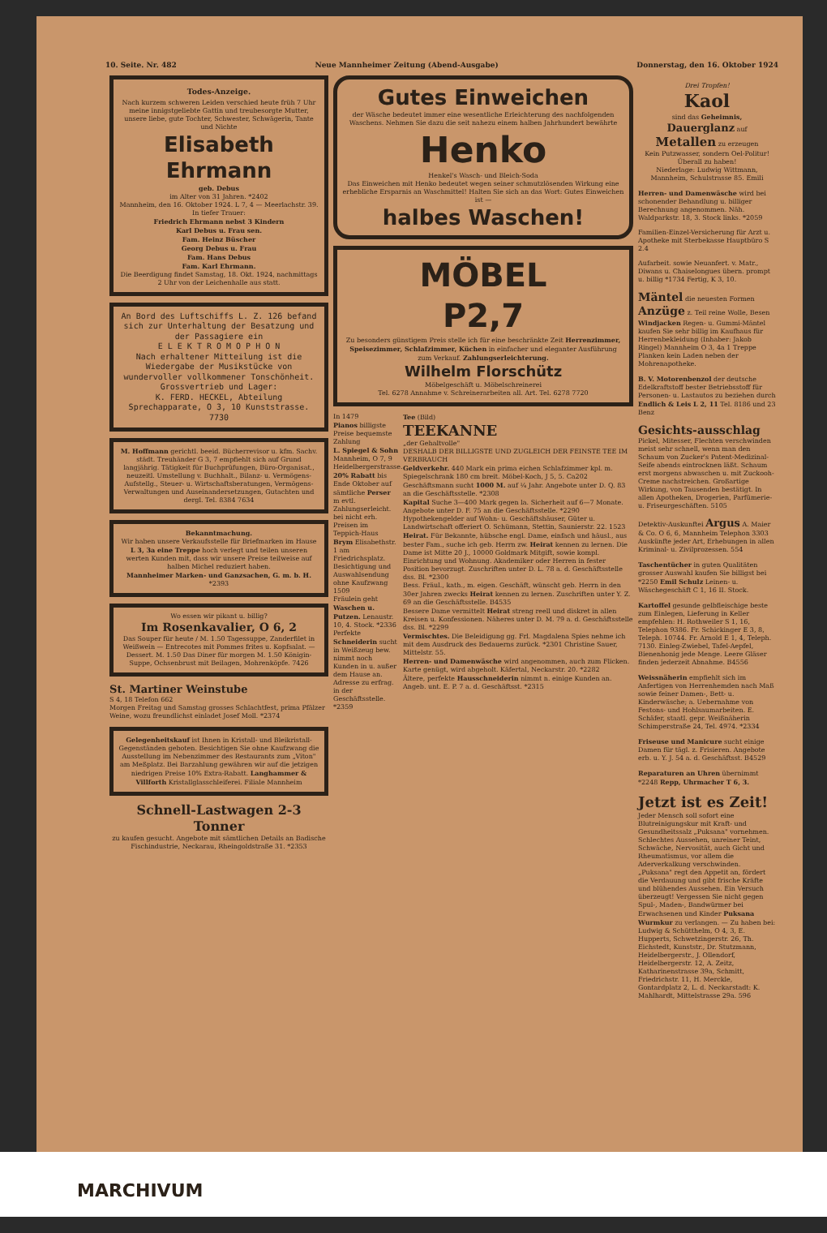10. Seite. Nr. 482 Neue Mannheimer Zeitung (Abend-Ausgabe) Donnerstag, den 16. Oktober 1924
Todes-Anzeige.
Nach kurzem schweren Leiden verschied heute früh 7 Uhr meine innigstgeliebte Gattin und treubesorgte Mutter, unsere liebe, gute Tochter, Schwester, Schwägerin, Tante und Nichte
Elisabeth Ehrmann
geb. Debus
im Alter von 31 Jahren. *2402
Mannheim, den 16. Oktober 1924. L 7, 4 — Meerlachstr. 39.
In tiefer Trauer:
Friedrich Ehrmann nebst 3 Kindern
Karl Debus u. Frau sen.
Fam. Heinz Büscher
Georg Debus u. Frau
Fam. Hans Debus
Fam. Karl Ehrmann.
Die Beerdigung findet Samstag, 18. Okt. 1924, nachmittags 2 Uhr von der Leichenhalle aus statt.
An Bord des Luftschiffs L. Z. 126 befand sich zur Unterhaltung der Besatzung und der Passagiere ein
E L E K T R O M O P H O N
Nach erhaltener Mitteilung ist die Wiedergabe der Musikstücke von wundervoller vollkommener Tonschönheit.
Grossvertrieb und Lager:
K. FERD. HECKEL, Abteilung Sprechapparate, O 3, 10 Kunststrasse. 7730
M. Hoffmann gerichtl. beeid. Bücherrevisor u. kfm. Sachv. städt. Treuhänder G 3, 7 empfiehlt sich auf Grund langjährig. Tätigkeit für Buchprüfungen, Büro-Organisat., neuzeitl. Umstellung v. Buchhalt., Bilanz- u. Vermögens-Aufstellg., Steuer- u. Wirtschaftsberatungen, Vermögens-Verwaltungen und Auseinandersetzungen, Gutachten und dergl. Tel. 8384 7634
Bekanntmachung.
Wir haben unsere Verkaufsstelle für Briefmarken im Hause L 3, 3a eine Treppe hoch verlegt und teilen unseren werten Kunden mit, dass wir unsere Preise teilweise auf halben Michel reduziert haben.
Mannheimer Marken- und Ganzsachen, G. m. b. H. *2393
Wo essen wir pikant u. billig?
Im Rosenkavalier, O 6, 2
Das Souper für heute / M. 1.50 Tagessuppe, Zanderfilet in Weißwein — Entrecotes mit Pommes frites u. Kopfsalat. — Dessert. M. 1.50 Das Diner für morgen M. 1.50 Königin-Suppe, Ochsenbrust mit Beilagen, Mohrenköpfe. 7426
St. Martiner Weinstube
S 4, 18 Telefon 662
Morgen Freitag und Samstag grosses Schlachtfest, prima Pfälzer Weine, wozu freundlichst einladet Josef Moll. *2374
Gelegenheitskauf ist Ihnen in Kristall- und Bleikristall-Gegenständen geboten. Besichtigen Sie ohne Kaufzwang die Ausstellung im Nebenzimmer des Restaurants zum „Viton" am Meßplatz. Bei Barzahlung gewähren wir auf die jetzigen niedrigen Preise 10% Extra-Rabatt. Langhammer & Villforth Kristallglasschleiferei. Filiale Mannheim
Schnell-Lastwagen 2-3 Tonner
zu kaufen gesucht. Angebote mit sämtlichen Details an Badische Fischindustrie, Neckarau, Rheingoldstraße 31. *2353
Gutes Einweichen
der Wäsche bedeutet immer eine wesentliche Erleichterung des nachfolgenden Waschens. Nehmen Sie dazu die seit nahezu einem halben Jahrhundert bewährte
Henko
Henkel's Wasch- und Bleich-Soda
Das Einweichen mit Henko bedeutet wegen seiner schmutzlösenden Wirkung eine erhebliche Ersparnis an Waschmittel! Halten Sie sich an das Wort: Gutes Einweichen ist —
halbes Waschen!
MÖBEL
P2,7
Zu besonders günstigem Preis stelle ich für eine beschränkte Zeit Herrenzimmer, Speisezimmer, Schlafzimmer, Küchen in einfacher und eleganter Ausführung zum Verkauf. Zahlungserleichterung.
Wilhelm Florschütz
Möbelgeschäft u. Möbelschreinerei
Tel. 6278 Annahme v. Schreinerarbeiten all. Art. Tel. 6278 7720
In 1479
Pianos billigste Preise bequemste Zahlung
L. Spiegel & Sohn Mannheim, O 7, 9 Heidelbergerstrasse.
20% Rabatt bis Ende Oktober auf sämtliche Perser m evtl. Zahlungserleicht. bei nicht erh. Preisen im Teppich-Haus Brym Elisabethstr. 1 am Friedrichsplatz. Besichtigung und Auswahlsendung ohne Kaufzwang 1509
Fräulein geht Waschen u. Putzen. Lenaustr. 10, 4. Stock. *2336
Perfekte Schneiderin sucht in Weißzeug bew. nimmt noch Kunden in u. außer dem Hause an. Adresse zu erfrag. in der Geschäftsstelle. *2359
Tee (Bild)
TEEKANNE
„der Gehaltvolle"
DESHALB DER BILLIGSTE UND ZUGLEICH DER FEINSTE TEE IM VERBRAUCH
Geldverkehr. 440 Mark ein prima eichen Schlafzimmer kpl. m. Spiegelschrank 180 cm breit. Möbel-Koch, J 5, 5. Ca202
Geschäftsmann sucht 1000 M. auf ¼ Jahr. Angebote unter D. Q. 83 an die Geschäftsstelle. *2308
Kapital Suche 3—400 Mark gegen la. Sicherheit auf 6—7 Monate. Angebote unter D. F. 75 an die Geschäftsstelle. *2290
Hypothekengelder auf Wohn- u. Geschäftshäuser, Güter u. Landwirtschaft offeriert O. Schümann, Stettin, Saunierstr. 22. 1523
Heirat. Für Bekannte, hübsche engl. Dame, einfach und häusl., aus bester Fam., suche ich geb. Herrn zw. Heirat kennen zu lernen. Die Dame ist Mitte 20 J., 10000 Goldmark Mitgift, sowie kompl. Einrichtung und Wohnung. Akademiker oder Herren in fester Position bevorzugt. Zuschriften unter D. L. 78 a. d. Geschäftsstelle dss. Bl. *2300
Bess. Fräul., kath., m. eigen. Geschäft, wünscht geb. Herrn in den 30er Jahren zwecks Heirat kennen zu lernen. Zuschriften unter Y. Z. 69 an die Geschäftsstelle. B4535
Bessere Dame vermittelt Heirat streng reell und diskret in allen Kreisen u. Konfessionen. Näheres unter D. M. 79 a. d. Geschäftsstelle dss. Bl. *2299
Vermischtes. Die Beleidigung gg. Frl. Magdalena Spies nehme ich mit dem Ausdruck des Bedauerns zurück. *2301 Christine Sauer, Mittelstr. 55.
Herren- und Damenwäsche wird angenommen, auch zum Flicken. Karte genügt, wird abgeholt. Käfertal, Neckarstr. 20. *2282
Ältere, perfekte Hausschneiderin nimmt n. einige Kunden an. Angeb. unt. E. P. 7 a. d. Geschäftsst. *2315
Drei Tropfen!
Kaol
sind das Geheimnis,
Dauerglanz auf Metallen zu erzeugen
Kein Putzwasser, sondern Oel-Politur! Überall zu haben!
Niederlage: Ludwig Wittmann, Mannheim, Schulstrasse 85. Emili
Herren- und Damenwäsche wird bei schonender Behandlung u. billiger Berechnung angenommen. Näh. Waldparkstr. 18, 3. Stock links. *2059
Familien-Einzel-Versicherung für Arzt u. Apotheke mit Sterbekasse Hauptbüro S 2.4
Aufarbeit. sowie Neuanfert. v. Matr., Diwans u. Chaiselongues übern. prompt u. billig *1734 Fertig, K 3, 10.
Mäntel die neuesten Formen Anzüge z. Teil reine Wolle, Besen Windjacken Regen- u. Gummi-Mäntel kaufen Sie sehr billig im Kaufhaus für Herrenbekleidung (Inhaber: Jakob Ringel) Mannheim O 3, 4a 1 Treppe Planken kein Laden neben der Mohrenapotheke.
B. V. Motorenbenzol der deutsche Edelkraftstoff bester Betriebsstoff für Personen- u. Lastautos zu beziehen durch Endlich & Leis L 2, 11 Tel. 8186 und 23 Benz
Gesichts-ausschlag Pickel, Mitesser, Flechten verschwinden meist sehr schnell, wenn man den Schaum von Zucker's Patent-Medizinal-Seife abends eintrocknen läßt. Schaum erst morgens abwaschen u. mit Zuckooh-Creme nachstreichen. Großartige Wirkung, von Tausenden bestätigt. In allen Apotheken, Drogerien, Parfümerie- u. Friseurgeschäften. 5105
Detektiv-Auskunftei Argus A. Maier & Co. O 6, 6, Mannheim Telephon 3303 Auskünfte jeder Art, Erhebungen in allen Kriminal- u. Zivilprozessen. 554
Taschentücher in guten Qualitäten grosser Auswahl kaufen Sie billigst bei *2250 Emil Schulz Leinen- u. Wäschegeschäft C 1, 16 II. Stock.
Kartoffel gesunde gelbfleischige beste zum Einlegen, Lieferung in Keller empfehlen: H. Rothweiler S 1, 16, Telephon 9386. Fr. Schickinger E 3, 8, Teleph. 10744. Fr. Arnold E 1, 4, Teleph. 7130. Einleg-Zwiebel, Tafel-Aepfel, Bienenhonig jede Menge. Leere Gläser finden jederzeit Abnahme. B4556
Weissnäherin empfiehlt sich im Anfertigen von Herrenhemden nach Maß sowie feiner Damen-, Bett- u. Kinderwäsche; a. Uebernahme von Festons- und Hohlsaumarbeiten. E. Schäfer, staatl. gepr. Weißnäherin Schimperstraße 24, Tel. 4974. *2334
Friseuse und Manicure sucht einige Damen für tägl. z. Frisieren. Angebote erb. u. Y. J. 54 a. d. Geschäftsst. B4529
Reparaturen an Uhren übernimmt *2248 Repp, Uhrmacher T 6, 3.
Jetzt ist es Zeit!
Jeder Mensch soll sofort eine Blutreinigungskur mit Kraft- und Gesundheitssalz „Puksana" vornehmen. Schlechtes Aussehen, unreiner Teint, Schwäche, Nervosität, auch Gicht und Rheumatismus, vor allem die Aderverkalkung verschwinden. „Puksana" regt den Appetit an, fördert die Verdauung und gibt frische Kräfte und blühendes Aussehen. Ein Versuch überzeugt! Vergessen Sie nicht gegen Spul-, Maden-, Bandwürmer bei Erwachsenen und Kinder Puksana Wurmkur zu verlangen. — Zu haben bei: Ludwig & Schütthelm, O 4, 3, E. Hupperts, Schwetzingerstr. 26, Th. Eichstedt, Kunststr., Dr. Stutzmann, Heidelbergerstr., J. Ollendorf, Heidelbergerstr. 12, A. Zeitz, Katharinenstrasse 39a, Schmitt, Friedrichstr. 11, H. Merckle, Gontardplatz 2, L. d. Neckarstadt: K. Mahlhardt, Mittelstrasse 29a. 596
MARCHIVUM